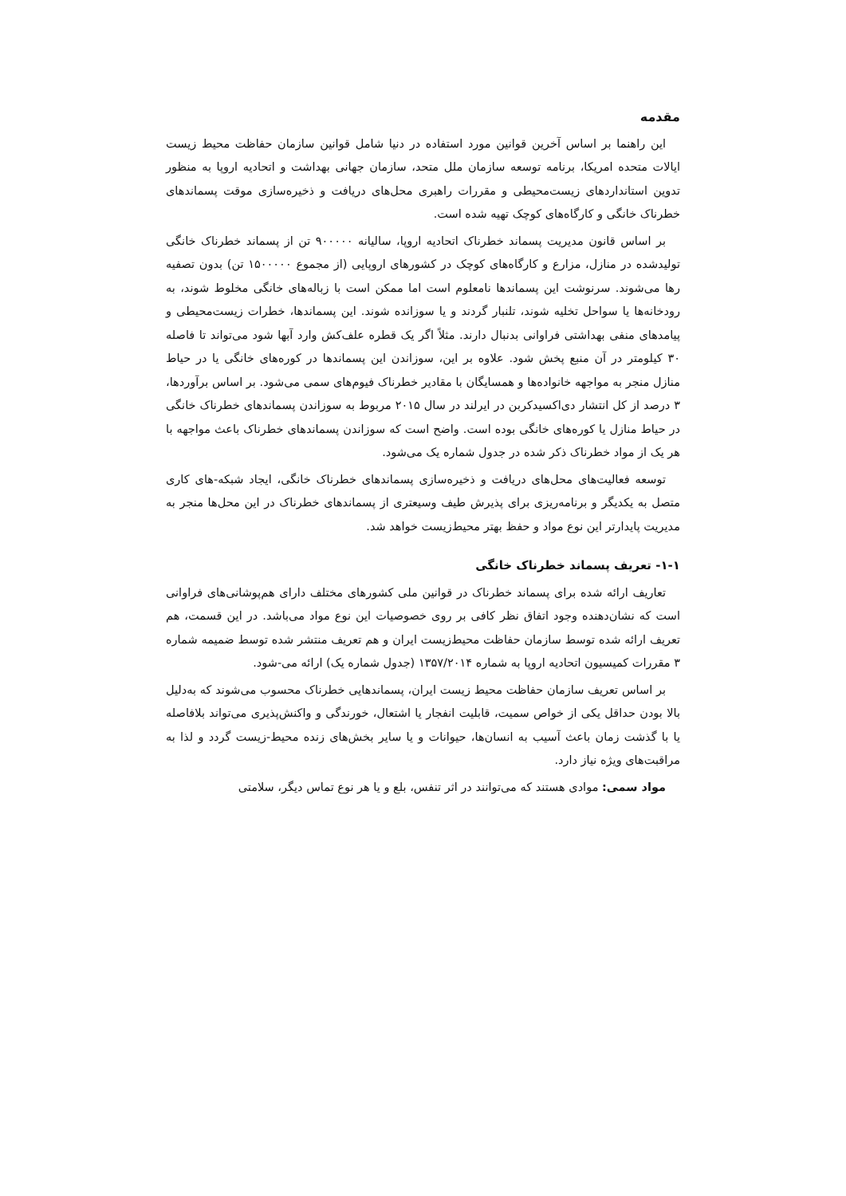مقدمه
این راهنما بر اساس آخرین قوانین مورد استفاده در دنیا شامل قوانین سازمان حفاظت محیط زیست ایالات متحده امریکا، برنامه توسعه سازمان ملل متحد، سازمان جهانی بهداشت و اتحادیه اروپا به منظور تدوین استانداردهای زیست‌محیطی و مقررات راهبری محل‌های دریافت و ذخیره‌سازی موقت پسماندهای خطرناک خانگی و کارگاه‌های کوچک تهیه شده است.
بر اساس قانون مدیریت پسماند خطرناک اتحادیه اروپا، سالیانه ۹۰۰۰۰۰ تن از پسماند خطرناک خانگی تولیدشده در منازل، مزارع و کارگاه‌های کوچک در کشورهای اروپایی (از مجموع ۱۵۰۰۰۰۰ تن) بدون تصفیه رها می‌شوند. سرنوشت این پسماندها نامعلوم است اما ممکن است با زباله‌های خانگی مخلوط شوند، به رودخانه‌ها یا سواحل تخلیه شوند، تلنبار گردند و یا سوزانده شوند. این پسماندها، خطرات زیست‌محیطی و پیامدهای منفی بهداشتی فراوانی بدنبال دارند. مثلاً اگر یک قطره علف‌کش وارد آبها شود می‌تواند تا فاصله ۳۰ کیلومتر در آن منبع پخش شود. علاوه بر این، سوزاندن این پسماندها در کوره‌های خانگی یا در حیاط منازل منجر به مواجهه خانواده‌ها و همسایگان با مقادیر خطرناک فیوم‌های سمی می‌شود. بر اساس برآوردها، ۳ درصد از کل انتشار دی‌اکسیدکربن در ایرلند در سال ۲۰۱۵ مربوط به سوزاندن پسماندهای خطرناک خانگی در حیاط منازل یا کوره‌های خانگی بوده است. واضح است که سوزاندن پسماندهای خطرناک باعث مواجهه با هر یک از مواد خطرناک ذکر شده در جدول شماره یک می‌شود.
توسعه فعالیت‌های محل‌های دریافت و ذخیره‌سازی پسماندهای خطرناک خانگی، ایجاد شبکه-های کاری متصل به یکدیگر و برنامه‌ریزی برای پذیرش طیف وسیعتری از پسماندهای خطرناک در این محل‌ها منجر به مدیریت پایدارتر این نوع مواد و حفظ بهتر محیط‌زیست خواهد شد.
۱-۱- تعریف پسماند خطرناک خانگی
تعاریف ارائه شده برای پسماند خطرناک در قوانین ملی کشورهای مختلف دارای هم‌پوشانی‌های فراوانی است که نشان‌دهنده وجود اتفاق نظر کافی بر روی خصوصیات این نوع مواد می‌باشد. در این قسمت، هم تعریف ارائه شده توسط سازمان حفاظت محیط‌زیست ایران و هم تعریف منتشر شده توسط ضمیمه شماره ۳ مقررات کمیسیون اتحادیه اروپا به شماره ۱۳۵۷/۲۰۱۴ (جدول شماره یک) ارائه می-شود.
بر اساس تعریف سازمان حفاظت محیط زیست ایران، پسماندهایی خطرناک محسوب می‌شوند که به‌دلیل بالا بودن حداقل یکی از خواص سمیت، قابلیت انفجار یا اشتعال، خورندگی و واکنش‌پذیری می‌تواند بلافاصله یا با گذشت زمان باعث آسیب به انسان‌ها، حیوانات و یا سایر بخش‌های زنده محیط-زیست گردد و لذا به مراقبت‌های ویژه نیاز دارد.
مواد سمی: موادی هستند که می‌توانند در اثر تنفس، بلع و یا هر نوع تماس دیگر، سلامتی